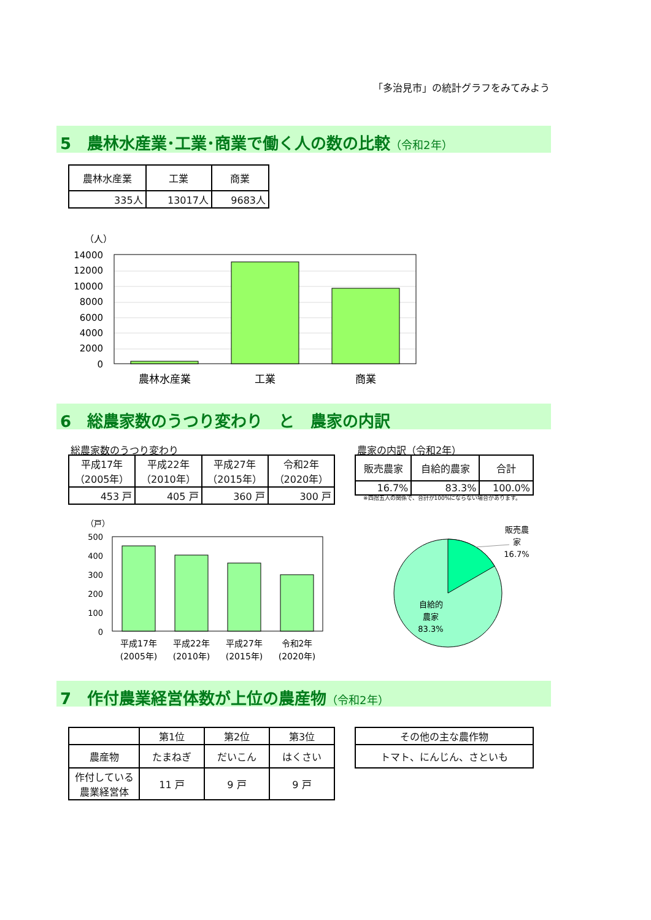「多治見市」の統計グラフをみてみよう
5　農林水産業･工業･商業で働く人の数の比較（令和2年）
| 農林水産業 | 工業 | 商業 |
| --- | --- | --- |
| 335人 | 13017人 | 9683人 |
（人）
14000
12000
10000
8000
6000
4000
2000
0
農林水産業
工業
商業
6　総農家数のうつり変わり　と　農家の内訳
総農家数のうつり変わり
| 平成17年 （2005年） | 平成22年 （2010年） | 平成27年 （2015年） | 令和2年 （2020年） |
| --- | --- | --- | --- |
| 453 戸 | 405 戸 | 360 戸 | 300 戸 |
農家の内訳（令和2年）
| 販売農家 | 自給的農家 | 合計 |
| --- | --- | --- |
| 16.7% | 83.3% | 100.0% |
※四捨五入の関係で、合計が100%にならない場合があります。
（戸）
500
400
300
200
100
0
平成17年
平成22年
平成27年
令和2年
(2005年)
(2010年)
(2015年)
(2020年)
販売農
家
16.7%
自給的
農家
83.3%
7　作付農業経営体数が上位の農産物（令和2年）
| | 第1位 | 第2位 | 第3位 |
| --- | --- | --- | --- |
| 農産物 | たまねぎ | だいこん | はくさい |
| 作付している 農業経営体 | 11 戸 | 9 戸 | 9 戸 |
| その他の主な農作物 |
| --- |
| トマト、にんじん、さといも |